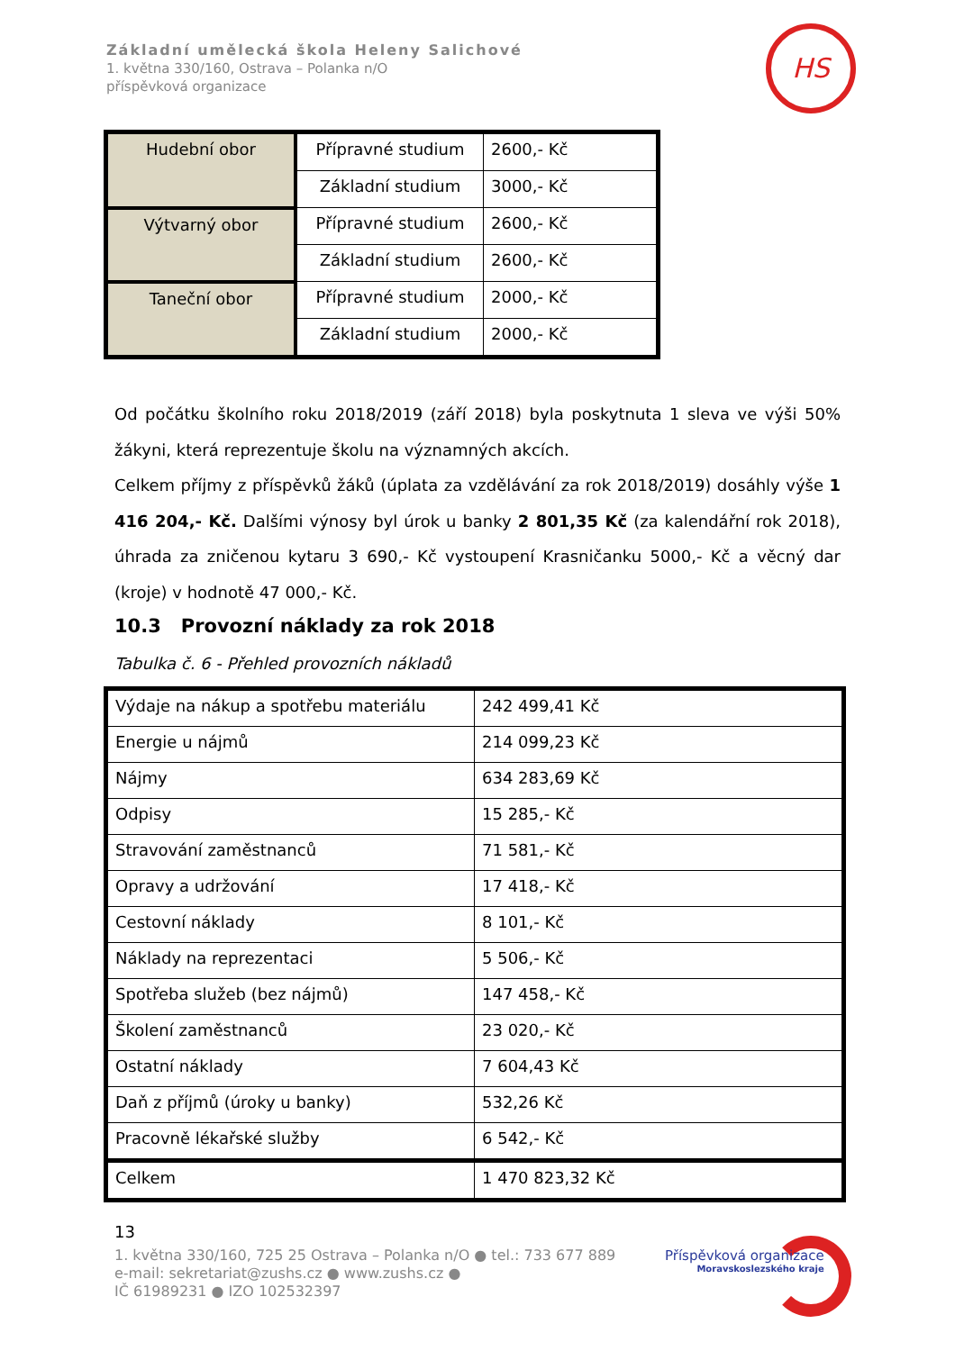Základní umělecká škola Heleny Salichové
1. května 330/160, Ostrava – Polanka n/O
příspěvková organizace
HS
| Hudební obor | Přípravné studium | 2600,- Kč |
| | Základní studium | 3000,- Kč |
| Výtvarný obor | Přípravné studium | 2600,- Kč |
| | Základní studium | 2600,- Kč |
| Taneční obor | Přípravné studium | 2000,- Kč |
| | Základní studium | 2000,- Kč |
Od počátku školního roku 2018/2019 (září 2018) byla poskytnuta 1 sleva ve výši 50% žákyni, která reprezentuje školu na významných akcích.
Celkem příjmy z příspěvků žáků (úplata za vzdělávání za rok 2018/2019) dosáhly výše 1 416 204,- Kč. Dalšími výnosy byl úrok u banky 2 801,35 Kč (za kalendářní rok 2018), úhrada za zničenou kytaru 3 690,- Kč vystoupení Krasničanku 5000,- Kč a věcný dar (kroje) v hodnotě 47 000,- Kč.
10.3 Provozní náklady za rok 2018
Tabulka č. 6 - Přehled provozních nákladů
| Výdaje na nákup a spotřebu materiálu | 242 499,41 Kč |
| Energie u nájmů | 214 099,23 Kč |
| Nájmy | 634 283,69 Kč |
| Odpisy | 15 285,- Kč |
| Stravování zaměstnanců | 71 581,- Kč |
| Opravy a udržování | 17 418,- Kč |
| Cestovní náklady | 8 101,- Kč |
| Náklady na reprezentaci | 5 506,- Kč |
| Spotřeba služeb (bez nájmů) | 147 458,- Kč |
| Školení zaměstnanců | 23 020,- Kč |
| Ostatní náklady | 7 604,43 Kč |
| Daň z příjmů (úroky u banky) | 532,26 Kč |
| Pracovně lékařské služby | 6 542,- Kč |
| Celkem | 1 470 823,32 Kč |
13
1. května 330/160, 725 25 Ostrava – Polanka n/O ● tel.: 733 677 889
e-mail: sekretariat@zushs.cz ● www.zushs.cz ●
IČ 61989231 ● IZO 102532397
Příspěvková organizace
Moravskoslezského kraje